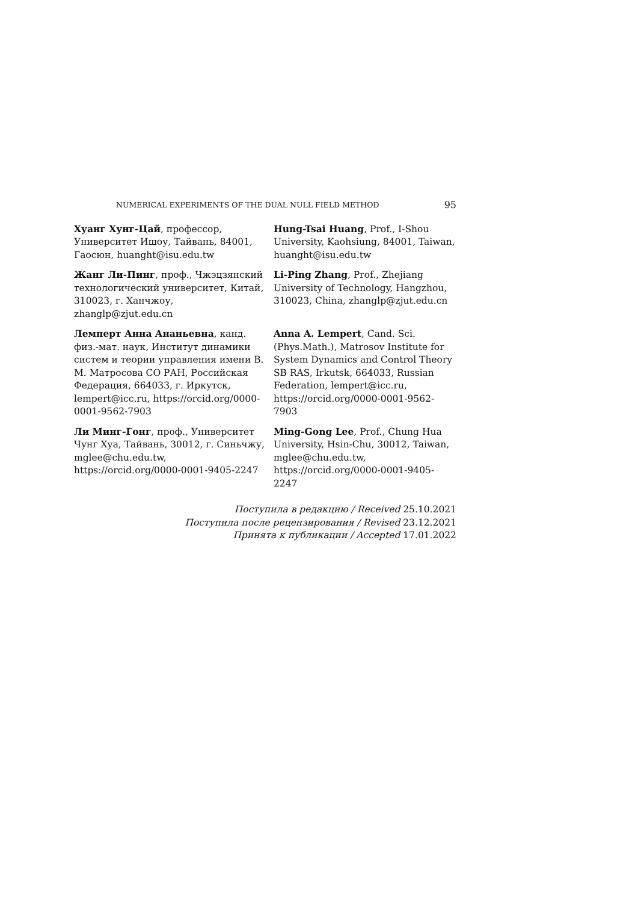NUMERICAL EXPERIMENTS OF THE DUAL NULL FIELD METHOD 95
Хуанг Хунг-Цай, профессор, Университет Ишоу, Тайвань, 84001, Гаосюн, huanght@isu.edu.tw
Hung-Tsai Huang, Prof., I-Shou University, Kaohsiung, 84001, Taiwan, huanght@isu.edu.tw
Жанг Ли-Пинг, проф., Чжэцзянский технологический университет, Китай, 310023, г. Ханчжоу, zhanglp@zjut.edu.cn
Li-Ping Zhang, Prof., Zhejiang University of Technology, Hangzhou, 310023, China, zhanglp@zjut.edu.cn
Лемперт Анна Ананьевна, канд. физ.-мат. наук, Институт динамики систем и теории управления имени В. М. Матросова СО РАН, Российская Федерация, 664033, г. Иркутск, lempert@icc.ru, https://orcid.org/0000-0001-9562-7903
Anna A. Lempert, Cand. Sci. (Phys.Math.), Matrosov Institute for System Dynamics and Control Theory SB RAS, Irkutsk, 664033, Russian Federation, lempert@icc.ru, https://orcid.org/0000-0001-9562-7903
Ли Минг-Гонг, проф., Университет Чунг Хуа, Тайвань, 30012, г. Синьчжу, mglee@chu.edu.tw, https://orcid.org/0000-0001-9405-2247
Ming-Gong Lee, Prof., Chung Hua University, Hsin-Chu, 30012, Taiwan, mglee@chu.edu.tw, https://orcid.org/0000-0001-9405-2247
Поступила в редакцию / Received 25.10.2021
Поступила после рецензирования / Revised 23.12.2021
Принята к публикации / Accepted 17.01.2022